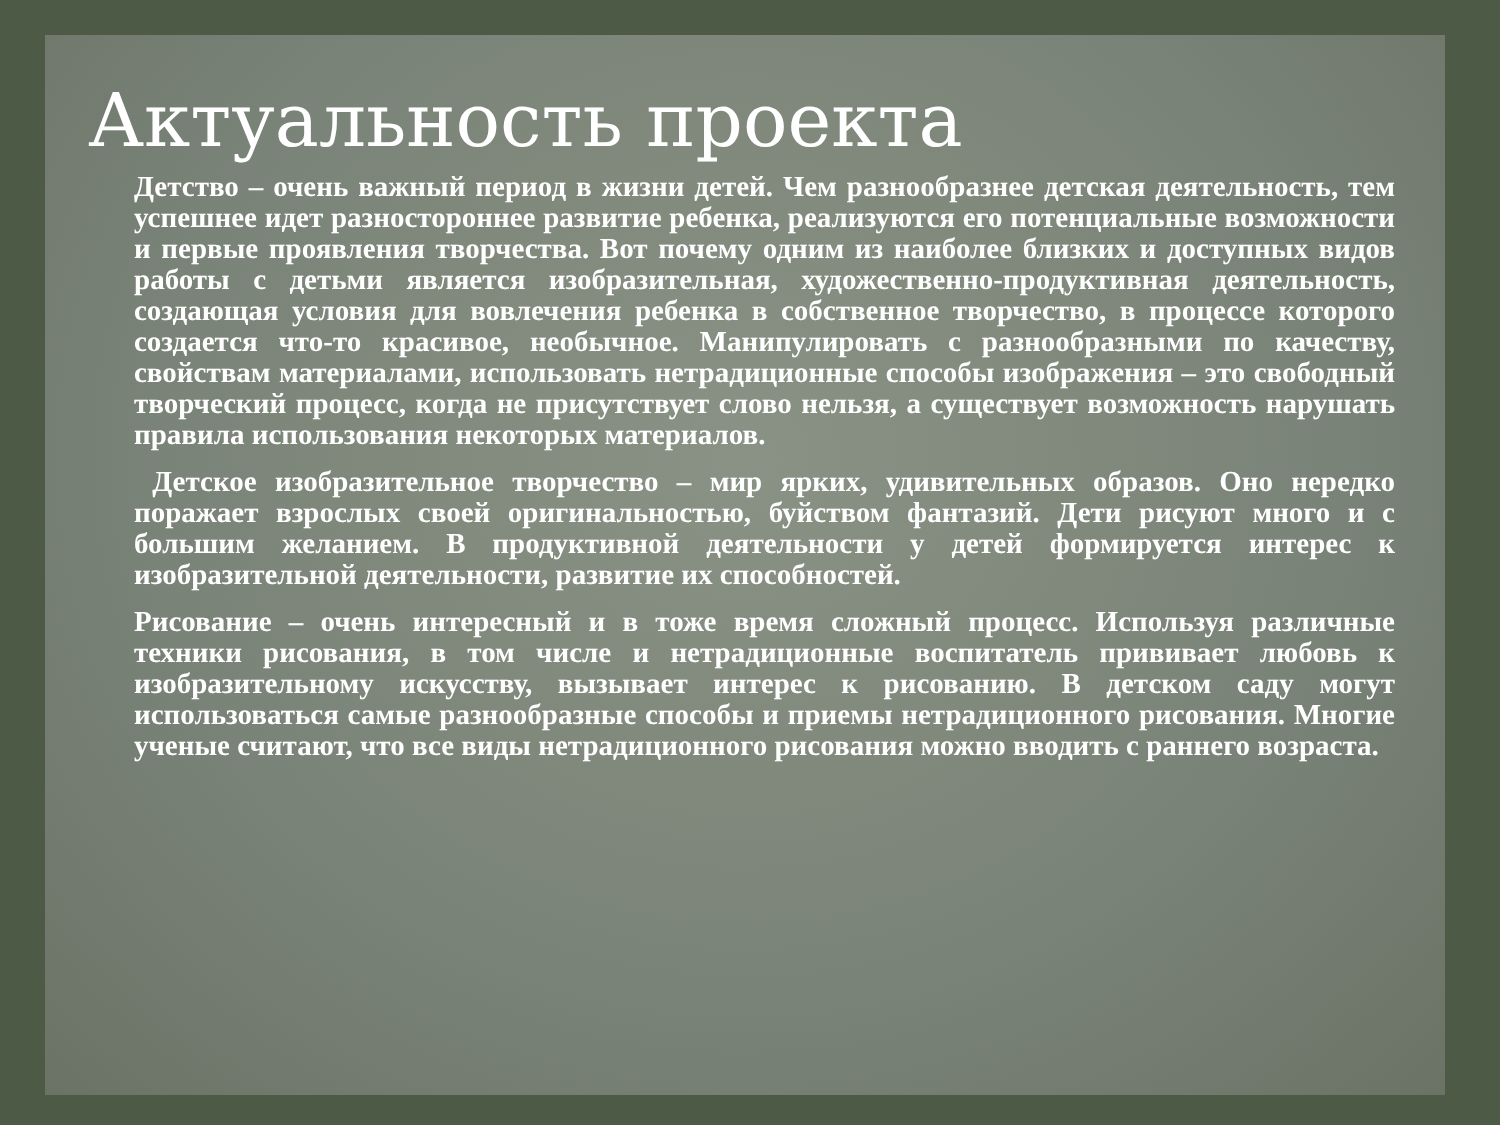Актуальность проекта
Детство – очень важный период в жизни детей. Чем разнообразнее детская деятельность, тем успешнее идет разностороннее развитие ребенка, реализуются его потенциальные возможности и первые проявления творчества. Вот почему одним из наиболее близких и доступных видов работы с детьми является изобразительная, художественно-продуктивная деятельность, создающая условия для вовлечения ребенка в собственное творчество, в процессе которого создается что-то красивое, необычное. Манипулировать с разнообразными по качеству, свойствам материалами, использовать нетрадиционные способы изображения – это свободный творческий процесс, когда не присутствует слово нельзя, а существует возможность нарушать правила использования некоторых материалов.
Детское изобразительное творчество – мир ярких, удивительных образов. Оно нередко поражает взрослых своей оригинальностью, буйством фантазий. Дети рисуют много и с большим желанием. В продуктивной деятельности у детей формируется интерес к изобразительной деятельности, развитие их способностей.
Рисование – очень интересный и в тоже время сложный процесс. Используя различные техники рисования, в том числе и нетрадиционные воспитатель прививает любовь к изобразительному искусству, вызывает интерес к рисованию. В детском саду могут использоваться самые разнообразные способы и приемы нетрадиционного рисования. Многие ученые считают, что все виды нетрадиционного рисования можно вводить с раннего возраста.